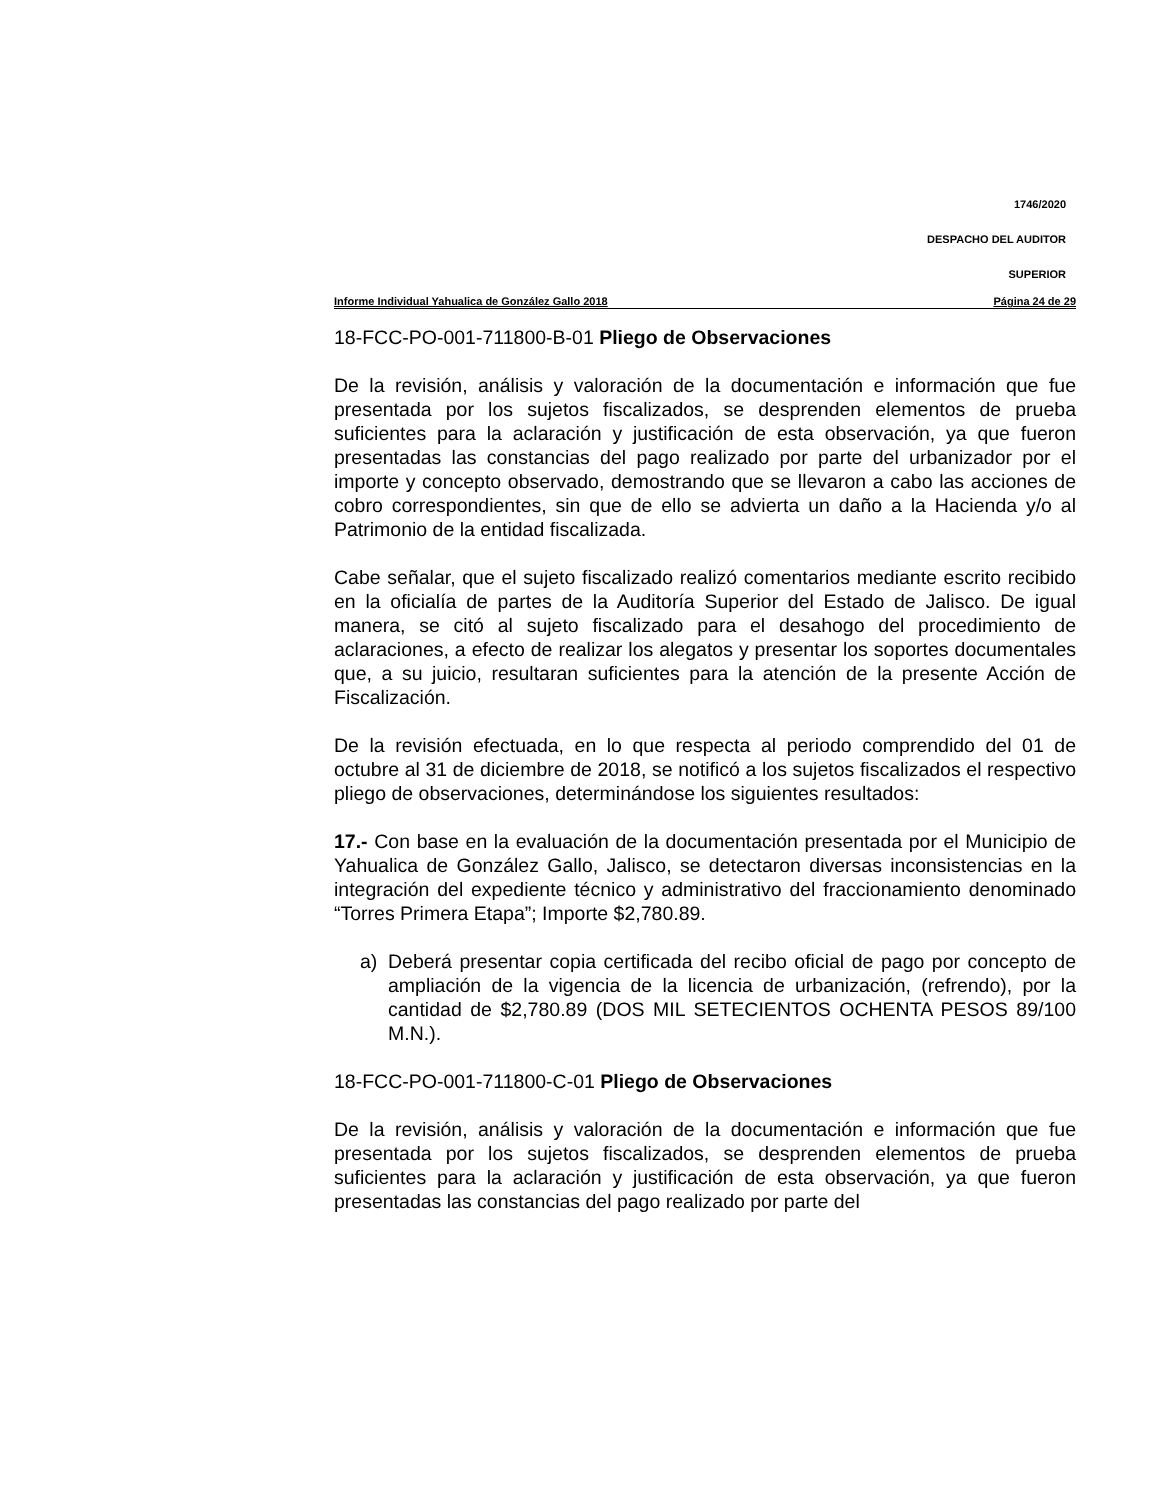1746/2020
DESPACHO DEL AUDITOR
SUPERIOR
Informe Individual Yahualica de González Gallo 2018 Página 24 de 29
18-FCC-PO-001-711800-B-01 Pliego de Observaciones
De la revisión, análisis y valoración de la documentación e información que fue presentada por los sujetos fiscalizados, se desprenden elementos de prueba suficientes para la aclaración y justificación de esta observación, ya que fueron presentadas las constancias del pago realizado por parte del urbanizador por el importe y concepto observado, demostrando que se llevaron a cabo las acciones de cobro correspondientes, sin que de ello se advierta un daño a la Hacienda y/o al Patrimonio de la entidad fiscalizada.
Cabe señalar, que el sujeto fiscalizado realizó comentarios mediante escrito recibido en la oficialía de partes de la Auditoría Superior del Estado de Jalisco. De igual manera, se citó al sujeto fiscalizado para el desahogo del procedimiento de aclaraciones, a efecto de realizar los alegatos y presentar los soportes documentales que, a su juicio, resultaran suficientes para la atención de la presente Acción de Fiscalización.
De la revisión efectuada, en lo que respecta al periodo comprendido del 01 de octubre al 31 de diciembre de 2018, se notificó a los sujetos fiscalizados el respectivo pliego de observaciones, determinándose los siguientes resultados:
17.- Con base en la evaluación de la documentación presentada por el Municipio de Yahualica de González Gallo, Jalisco, se detectaron diversas inconsistencias en la integración del expediente técnico y administrativo del fraccionamiento denominado “Torres Primera Etapa”; Importe $2,780.89.
a) Deberá presentar copia certificada del recibo oficial de pago por concepto de ampliación de la vigencia de la licencia de urbanización, (refrendo), por la cantidad de $2,780.89 (DOS MIL SETECIENTOS OCHENTA PESOS 89/100 M.N.).
18-FCC-PO-001-711800-C-01 Pliego de Observaciones
De la revisión, análisis y valoración de la documentación e información que fue presentada por los sujetos fiscalizados, se desprenden elementos de prueba suficientes para la aclaración y justificación de esta observación, ya que fueron presentadas las constancias del pago realizado por parte del